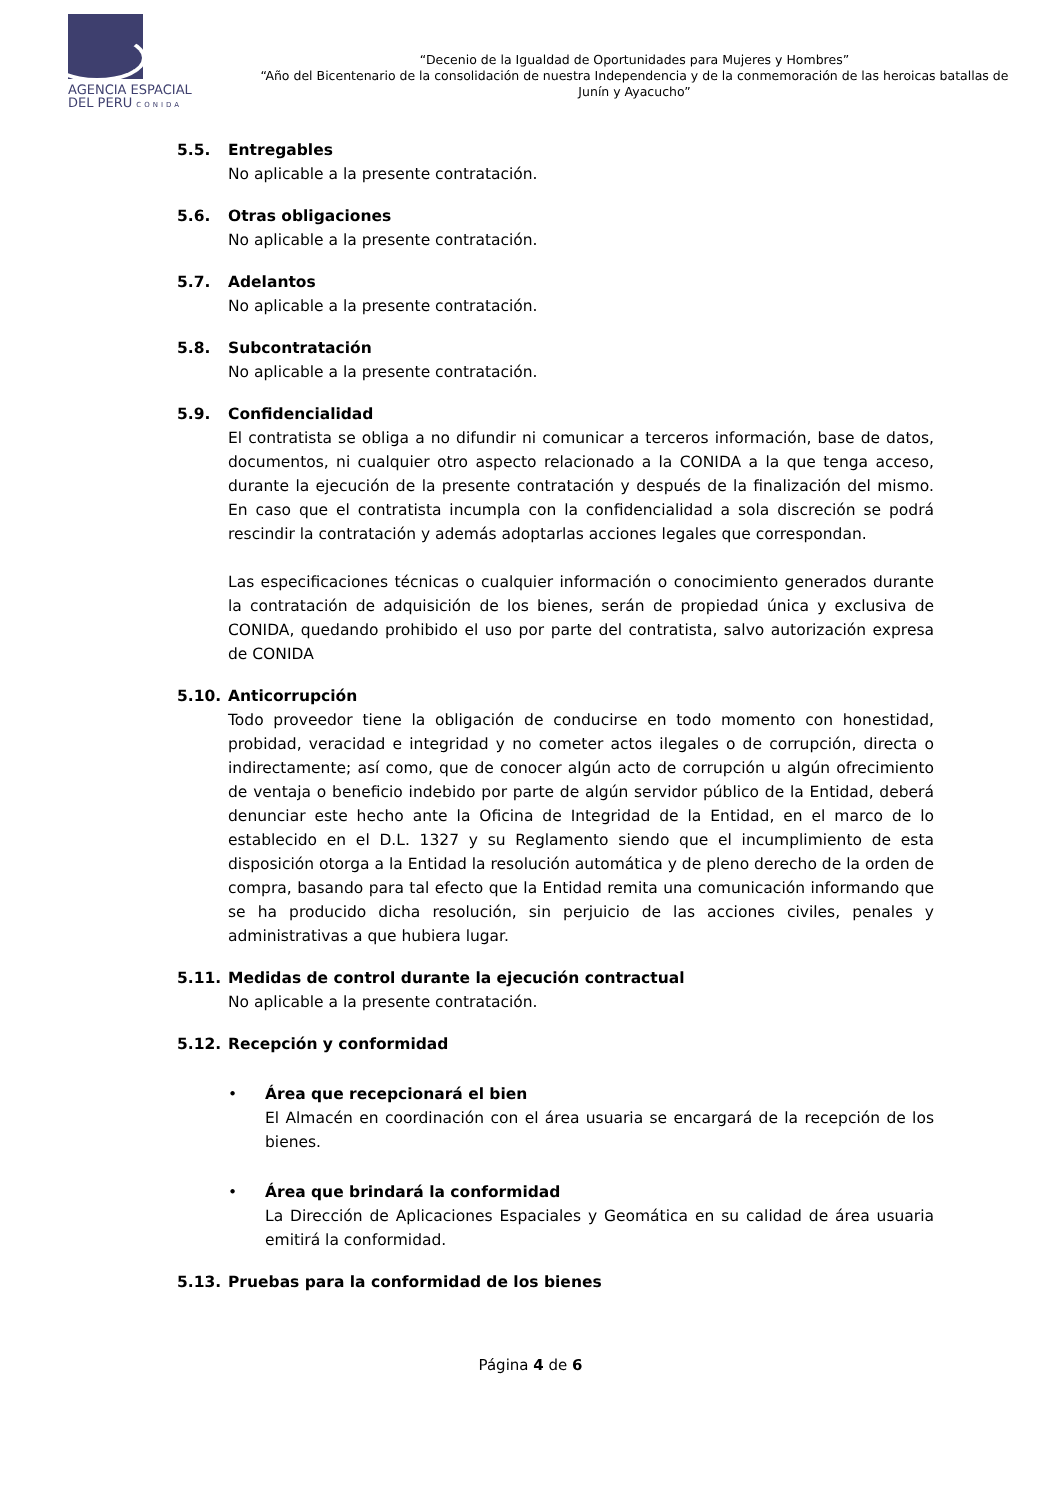AGENCIA ESPACIAL
DEL PERU CONIDA
“Decenio de la Igualdad de Oportunidades para Mujeres y Hombres”
“Año del Bicentenario de la consolidación de nuestra Independencia y de la conmemoración de las heroicas batallas de Junín y Ayacucho”
5.5. Entregables
No aplicable a la presente contratación.
5.6. Otras obligaciones
No aplicable a la presente contratación.
5.7. Adelantos
No aplicable a la presente contratación.
5.8. Subcontratación
No aplicable a la presente contratación.
5.9. Confidencialidad
El contratista se obliga a no difundir ni comunicar a terceros información, base de datos, documentos, ni cualquier otro aspecto relacionado a la CONIDA a la que tenga acceso, durante la ejecución de la presente contratación y después de la finalización del mismo. En caso que el contratista incumpla con la confidencialidad a sola discreción se podrá rescindir la contratación y además adoptarlas acciones legales que correspondan.
Las especificaciones técnicas o cualquier información o conocimiento generados durante la contratación de adquisición de los bienes, serán de propiedad única y exclusiva de CONIDA, quedando prohibido el uso por parte del contratista, salvo autorización expresa de CONIDA
5.10. Anticorrupción
Todo proveedor tiene la obligación de conducirse en todo momento con honestidad, probidad, veracidad e integridad y no cometer actos ilegales o de corrupción, directa o indirectamente; así como, que de conocer algún acto de corrupción u algún ofrecimiento de ventaja o beneficio indebido por parte de algún servidor público de la Entidad, deberá denunciar este hecho ante la Oficina de Integridad de la Entidad, en el marco de lo establecido en el D.L. 1327 y su Reglamento siendo que el incumplimiento de esta disposición otorga a la Entidad la resolución automática y de pleno derecho de la orden de compra, basando para tal efecto que la Entidad remita una comunicación informando que se ha producido dicha resolución, sin perjuicio de las acciones civiles, penales y administrativas a que hubiera lugar.
5.11. Medidas de control durante la ejecución contractual
No aplicable a la presente contratación.
5.12. Recepción y conformidad
• Área que recepcionará el bien
El Almacén en coordinación con el área usuaria se encargará de la recepción de los bienes.
• Área que brindará la conformidad
La Dirección de Aplicaciones Espaciales y Geomática en su calidad de área usuaria emitirá la conformidad.
5.13. Pruebas para la conformidad de los bienes
Página 4 de 6